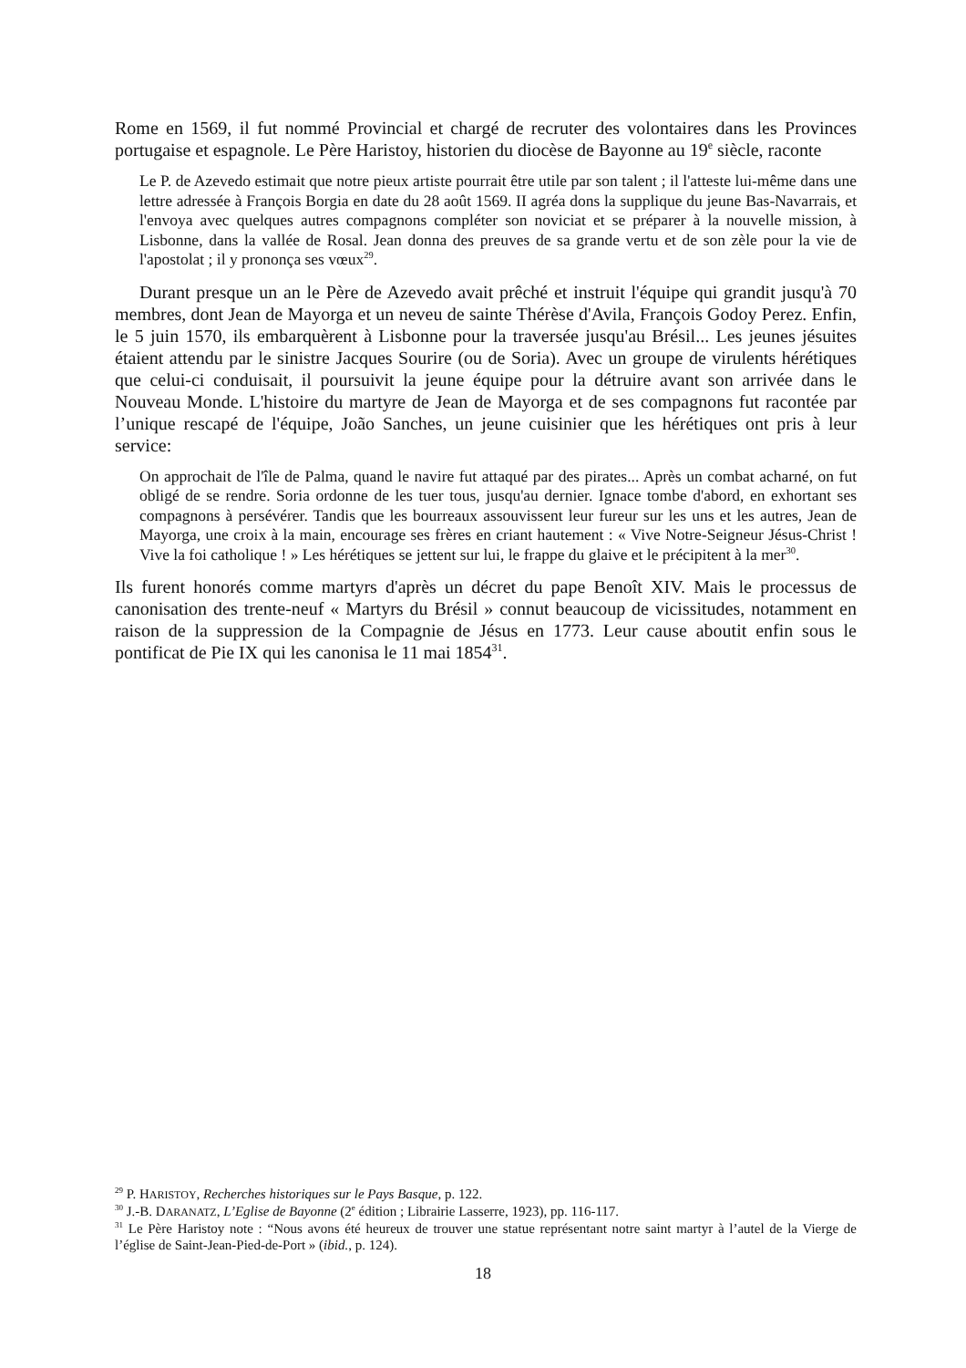Rome en 1569, il fut nommé Provincial et chargé de recruter des volontaires dans les Provinces portugaise et espagnole. Le Père Haristoy, historien du diocèse de Bayonne au 19<sup>e</sup> siècle, raconte
Le P. de Azevedo estimait que notre pieux artiste pourrait être utile par son talent ; il l'atteste lui-même dans une lettre adressée à François Borgia en date du 28 août 1569. II agréa dons la supplique du jeune Bas-Navarrais, et l'envoya avec quelques autres compagnons compléter son noviciat et se préparer à la nouvelle mission, à Lisbonne, dans la vallée de Rosal. Jean donna des preuves de sa grande vertu et de son zèle pour la vie de l'apostolat ; il y prononça ses vœux<sup>29</sup>.
Durant presque un an le Père de Azevedo avait prêché et instruit l'équipe qui grandit jusqu'à 70 membres, dont Jean de Mayorga et un neveu de sainte Thérèse d'Avila, François Godoy Perez. Enfin, le 5 juin 1570, ils embarquèrent à Lisbonne pour la traversée jusqu'au Brésil... Les jeunes jésuites étaient attendu par le sinistre Jacques Sourire (ou de Soria). Avec un groupe de virulents hérétiques que celui-ci conduisait, il poursuivit la jeune équipe pour la détruire avant son arrivée dans le Nouveau Monde. L'histoire du martyre de Jean de Mayorga et de ses compagnons fut racontée par l’unique rescapé de l'équipe, João Sanches, un jeune cuisinier que les hérétiques ont pris à leur service:
On approchait de l'île de Palma, quand le navire fut attaqué par des pirates... Après un combat acharné, on fut obligé de se rendre. Soria ordonne de les tuer tous, jusqu'au dernier. Ignace tombe d'abord, en exhortant ses compagnons à persévérer. Tandis que les bourreaux assouvissent leur fureur sur les uns et les autres, Jean de Mayorga, une croix à la main, encourage ses frères en criant hautement : « Vive Notre-Seigneur Jésus-Christ ! Vive la foi catholique ! » Les hérétiques se jettent sur lui, le frappe du glaive et le précipitent à la mer<sup>30</sup>.
Ils furent honorés comme martyrs d'après un décret du pape Benoît XIV. Mais le processus de canonisation des trente-neuf « Martyrs du Brésil » connut beaucoup de vicissitudes, notamment en raison de la suppression de la Compagnie de Jésus en 1773. Leur cause aboutit enfin sous le pontificat de Pie IX qui les canonisa le 11 mai 1854<sup>31</sup>.
<sup>29</sup> P. HARISTOY, Recherches historiques sur le Pays Basque, p. 122.
<sup>30</sup> J.-B. DARANATZ, L’Eglise de Bayonne (2<sup>e</sup> édition ; Librairie Lasserre, 1923), pp. 116-117.
<sup>31</sup> Le Père Haristoy note : “Nous avons été heureux de trouver une statue représentant notre saint martyr à l’autel de la Vierge de l’église de Saint-Jean-Pied-de-Port » (ibid., p. 124).
18